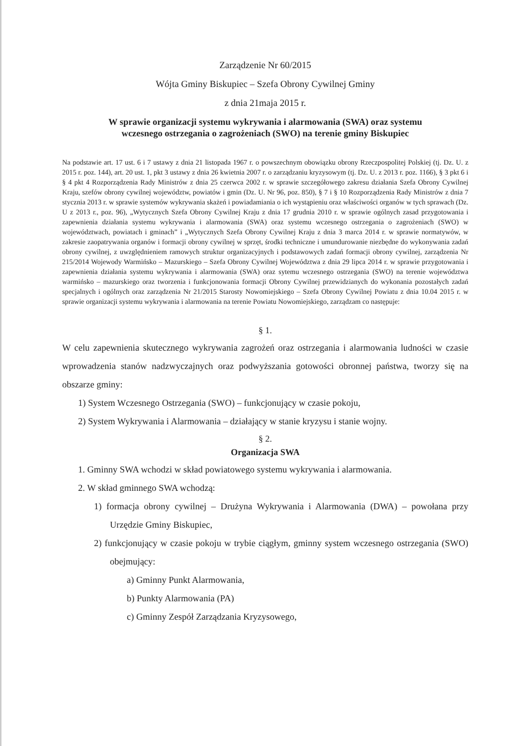Zarządzenie Nr 60/2015
Wójta Gminy Biskupiec – Szefa Obrony Cywilnej Gminy
z dnia 21maja 2015 r.
W sprawie organizacji systemu wykrywania i alarmowania (SWA) oraz systemu
wczesnego ostrzegania o zagrożeniach (SWO) na terenie gminy Biskupiec
Na podstawie art. 17 ust. 6 i 7 ustawy z dnia 21 listopada 1967 r. o powszechnym obowiązku obrony Rzeczpospolitej Polskiej (tj. Dz. U. z 2015 r. poz. 144), art. 20 ust. 1, pkt 3 ustawy z dnia 26 kwietnia 2007 r. o zarządzaniu kryzysowym (tj. Dz. U. z 2013 r. poz. 1166), § 3 pkt 6 i § 4 pkt 4 Rozporządzenia Rady Ministrów z dnia 25 czerwca 2002 r. w sprawie szczegółowego zakresu działania Szefa Obrony Cywilnej Kraju, szefów obrony cywilnej województw, powiatów i gmin (Dz. U. Nr 96, poz. 850), § 7 i § 10 Rozporządzenia Rady Ministrów z dnia 7 stycznia 2013 r. w sprawie systemów wykrywania skażeń i powiadamiania o ich wystąpieniu oraz właściwości organów w tych sprawach (Dz. U z 2013 r., poz. 96), „Wytycznych Szefa Obrony Cywilnej Kraju z dnia 17 grudnia 2010 r. w sprawie ogólnych zasad przygotowania i zapewnienia działania systemu wykrywania i alarmowania (SWA) oraz systemu wczesnego ostrzegania o zagrożeniach (SWO) w województwach, powiatach i gminach” i „Wytycznych Szefa Obrony Cywilnej Kraju z dnia 3 marca 2014 r. w sprawie normatywów, w zakresie zaopatrywania organów i formacji obrony cywilnej w sprzęt, środki techniczne i umundurowanie niezbędne do wykonywania zadań obrony cywilnej, z uwzględnieniem ramowych struktur organizacyjnych i podstawowych zadań formacji obrony cywilnej, zarządzenia Nr 215/2014 Wojewody Warmińsko – Mazurskiego – Szefa Obrony Cywilnej Województwa z dnia 29 lipca 2014 r. w sprawie przygotowania i zapewnienia działania systemu wykrywania i alarmowania (SWA) oraz sytemu wczesnego ostrzegania (SWO) na terenie województwa warmińsko – mazurskiego oraz tworzenia i funkcjonowania formacji Obrony Cywilnej przewidzianych do wykonania pozostałych zadań specjalnych i ogólnych oraz zarządzenia Nr 21/2015 Starosty Nowomiejskiego – Szefa Obrony Cywilnej Powiatu z dnia 10.04 2015 r. w sprawie organizacji systemu wykrywania i alarmowania na terenie Powiatu Nowomiejskiego, zarządzam co następuje:
§ 1.
W celu zapewnienia skutecznego wykrywania zagrożeń oraz ostrzegania i alarmowania ludności w czasie wprowadzenia stanów nadzwyczajnych oraz podwyższania gotowości obronnej państwa, tworzy się na obszarze gminy:
1) System Wczesnego Ostrzegania (SWO) – funkcjonujący w czasie pokoju,
2) System Wykrywania i Alarmowania – działający w stanie kryzysu i stanie wojny.
§ 2.
Organizacja SWA
1. Gminny SWA wchodzi w skład powiatowego systemu wykrywania i alarmowania.
2. W skład gminnego SWA wchodzą:
1) formacja obrony cywilnej – Drużyna Wykrywania i Alarmowania (DWA) – powołana przy Urzędzie Gminy Biskupiec,
2) funkcjonujący w czasie pokoju w trybie ciągłym, gminny system wczesnego ostrzegania (SWO) obejmujący:
a) Gminny Punkt Alarmowania,
b) Punkty Alarmowania (PA)
c) Gminny Zespół Zarządzania Kryzysowego,